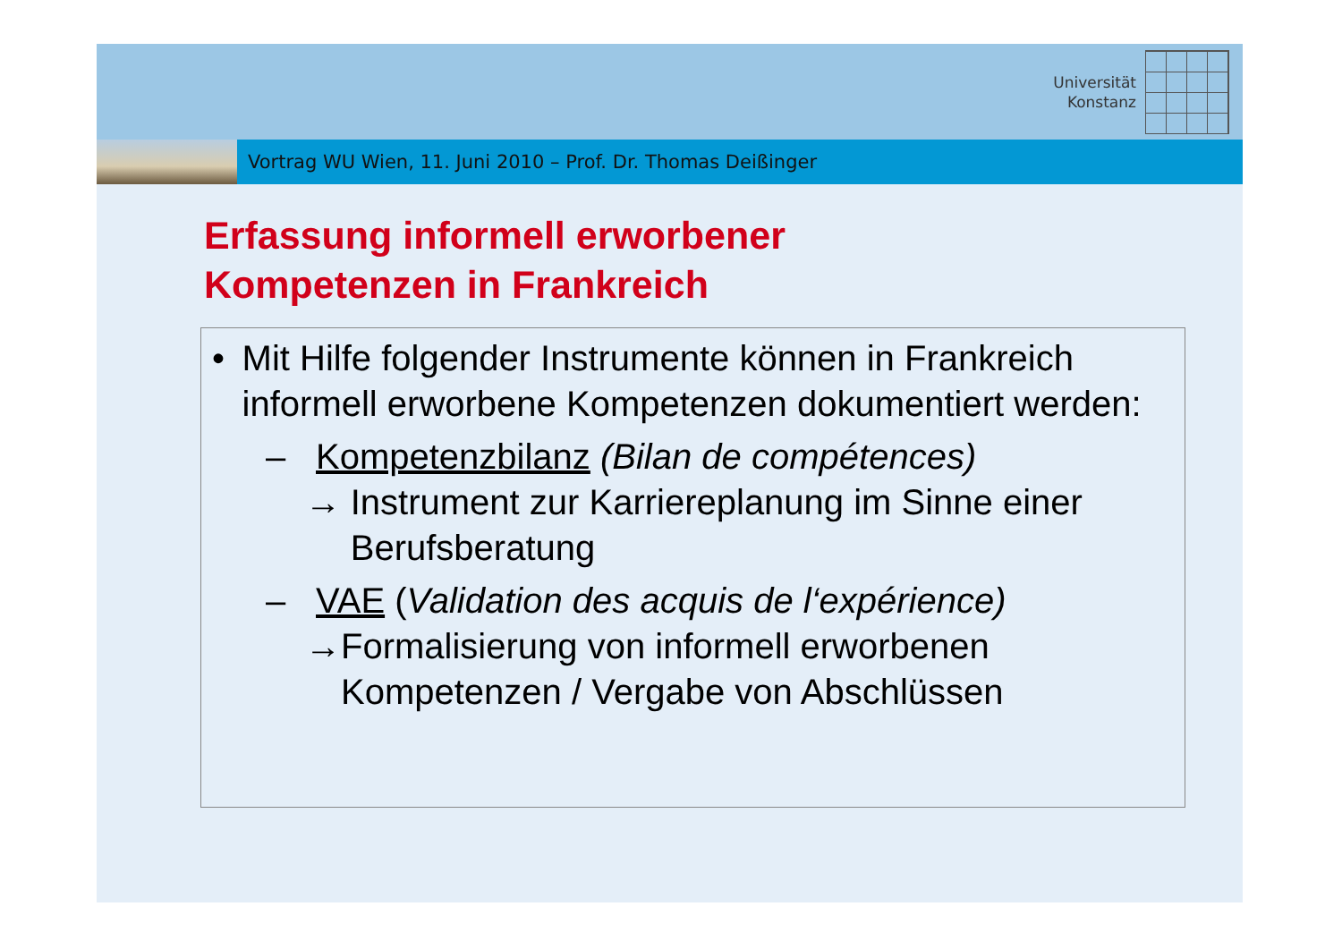Universität
Konstanz
Vortrag WU Wien, 11. Juni 2010 – Prof. Dr. Thomas Deißinger
Erfassung informell erworbener
Kompetenzen in Frankreich
• Mit Hilfe folgender Instrumente können in Frankreich informell erworbene Kompetenzen dokumentiert werden:
– Kompetenzbilanz (Bilan de compétences)
→ Instrument zur Karriereplanung im Sinne einer Berufsberatung
– VAE (Validation des acquis de l‘expérience)
→ Formalisierung von informell erworbenen Kompetenzen / Vergabe von Abschlüssen